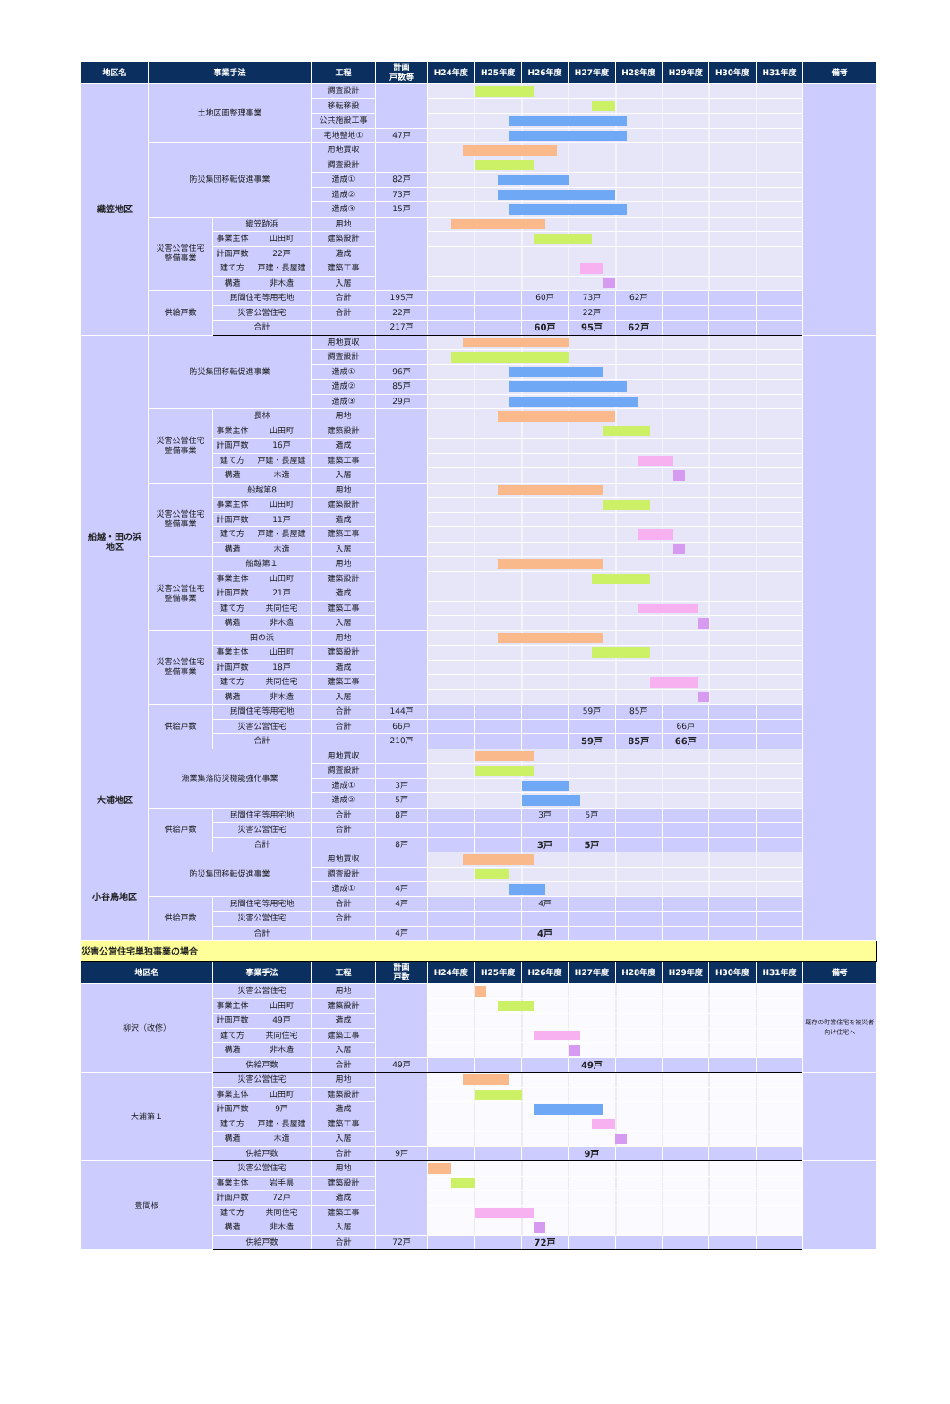| 地区名 | 事業手法 | | | 工程 | 計画 戸数等 | H24年度 | H25年度 | H26年度 | H27年度 | H28年度 | H29年度 | H30年度 | H31年度 | 備考 |
| --- | --- | --- | --- | --- | --- | --- | --- | --- | --- | --- | --- | --- | --- | --- |
| 織笠地区 | 土地区画整理事業 | | | 調査設計 | | | | | | | | | | |
| | | | | 移転移設 | | | | | | | | | | |
| | | | | 公共施設工事 | | | | | | | | | | |
| | | | | 宅地整地① | 47戸 | | | | | | | | | |
| | 防災集団移転促進事業 | | | 用地買収 | | | | | | | | | | |
| | | | | 調査設計 | | | | | | | | | | |
| | | | | 造成① | 82戸 | | | | | | | | | |
| | | | | 造成② | 73戸 | | | | | | | | | |
| | | | | 造成③ | 15戸 | | | | | | | | | |
| | 災害公営住宅 整備事業 | 織笠跡浜 | | 用地 | | | | | | | | | | |
| | | 事業主体 | 山田町 | 建築設計 | | | | | | | | | | |
| | | 計画戸数 | 22戸 | 造成 | | | | | | | | | | |
| | | 建て方 | 戸建・長屋建 | 建築工事 | | | | | | | | | | |
| | | 構造 | 非木造 | 入居 | | | | | | | | | | |
| | 供給戸数 | 民間住宅等用宅地 | | 合計 | 195戸 | | | 60戸 | 73戸 | 62戸 | | | | |
| | | 災害公営住宅 | | 合計 | 22戸 | | | | 22戸 | | | | | |
| | | 合計 | | | 217戸 | | | 60戸 | 95戸 | 62戸 | | | | |
| 船越・田の浜 地区 | 防災集団移転促進事業 | | | 用地買収 | | | | | | | | | | |
| | | | | 調査設計 | | | | | | | | | | |
| | | | | 造成① | 96戸 | | | | | | | | | |
| | | | | 造成② | 85戸 | | | | | | | | | |
| | | | | 造成③ | 29戸 | | | | | | | | | |
| | 災害公営住宅 整備事業 | 長林 | | 用地 | | | | | | | | | | |
| | | 事業主体 | 山田町 | 建築設計 | | | | | | | | | | |
| | | 計画戸数 | 16戸 | 造成 | | | | | | | | | | |
| | | 建て方 | 戸建・長屋建 | 建築工事 | | | | | | | | | | |
| | | 構造 | 木造 | 入居 | | | | | | | | | | |
| | 災害公営住宅 整備事業 | 船越第8 | | 用地 | | | | | | | | | | |
| | | 事業主体 | 山田町 | 建築設計 | | | | | | | | | | |
| | | 計画戸数 | 11戸 | 造成 | | | | | | | | | | |
| | | 建て方 | 戸建・長屋建 | 建築工事 | | | | | | | | | | |
| | | 構造 | 木造 | 入居 | | | | | | | | | | |
| | 災害公営住宅 整備事業 | 船越第１ | | 用地 | | | | | | | | | | |
| | | 事業主体 | 山田町 | 建築設計 | | | | | | | | | | |
| | | 計画戸数 | 21戸 | 造成 | | | | | | | | | | |
| | | 建て方 | 共同住宅 | 建築工事 | | | | | | | | | | |
| | | 構造 | 非木造 | 入居 | | | | | | | | | | |
| | 災害公営住宅 整備事業 | 田の浜 | | 用地 | | | | | | | | | | |
| | | 事業主体 | 山田町 | 建築設計 | | | | | | | | | | |
| | | 計画戸数 | 18戸 | 造成 | | | | | | | | | | |
| | | 建て方 | 共同住宅 | 建築工事 | | | | | | | | | | |
| | | 構造 | 非木造 | 入居 | | | | | | | | | | |
| | 供給戸数 | 民間住宅等用宅地 | | 合計 | 144戸 | | | | 59戸 | 85戸 | | | | |
| | | 災害公営住宅 | | 合計 | 66戸 | | | | | | 66戸 | | | |
| | | 合計 | | | 210戸 | | | | 59戸 | 85戸 | 66戸 | | | |
| 大浦地区 | 漁業集落防災機能強化事業 | | | 用地買収 | | | | | | | | | | |
| | | | | 調査設計 | | | | | | | | | | |
| | | | | 造成① | 3戸 | | | | | | | | | |
| | | | | 造成② | 5戸 | | | | | | | | | |
| | 供給戸数 | 民間住宅等用宅地 | | 合計 | 8戸 | | | 3戸 | 5戸 | | | | | |
| | | 災害公営住宅 | | 合計 | | | | | | | | | | |
| | | 合計 | | | 8戸 | | | 3戸 | 5戸 | | | | | |
| 小谷鳥地区 | 防災集団移転促進事業 | | | 用地買収 | | | | | | | | | | |
| | | | | 調査設計 | | | | | | | | | | |
| | | | | 造成① | 4戸 | | | | | | | | | |
| | 供給戸数 | 民間住宅等用宅地 | | 合計 | 4戸 | | | 4戸 | | | | | | |
| | | 災害公営住宅 | | 合計 | | | | | | | | | | |
| | | 合計 | | | 4戸 | | | 4戸 | | | | | | |
| 災害公営住宅単独事業の場合 | | | | | | | | | | | | | | |
| 地区名 | | 事業手法 | | 工程 | 計画 戸数 | H24年度 | H25年度 | H26年度 | H27年度 | H28年度 | H29年度 | H30年度 | H31年度 | 備考 |
| 柳沢（改修） | | 災害公営住宅 | | 用地 | | | | | | | | | | 既存の町営住宅を被災者向け住宅へ |
| | | 事業主体 | 山田町 | 建築設計 | | | | | | | | | | |
| | | 計画戸数 | 49戸 | 造成 | | | | | | | | | | |
| | | 建て方 | 共同住宅 | 建築工事 | | | | | | | | | | |
| | | 構造 | 非木造 | 入居 | | | | | | | | | | |
| | | 供給戸数 | | 合計 | 49戸 | | | | 49戸 | | | | | |
| 大浦第１ | | 災害公営住宅 | | 用地 | | | | | | | | | | |
| | | 事業主体 | 山田町 | 建築設計 | | | | | | | | | | |
| | | 計画戸数 | 9戸 | 造成 | | | | | | | | | | |
| | | 建て方 | 戸建・長屋建 | 建築工事 | | | | | | | | | | |
| | | 構造 | 木造 | 入居 | | | | | | | | | | |
| | | 供給戸数 | | 合計 | 9戸 | | | | 9戸 | | | | | |
| 豊間根 | | 災害公営住宅 | | 用地 | | | | | | | | | | |
| | | 事業主体 | 岩手県 | 建築設計 | | | | | | | | | | |
| | | 計画戸数 | 72戸 | 造成 | | | | | | | | | | |
| | | 建て方 | 共同住宅 | 建築工事 | | | | | | | | | | |
| | | 構造 | 非木造 | 入居 | | | | | | | | | | |
| | | 供給戸数 | | 合計 | 72戸 | | | 72戸 | | | | | | |